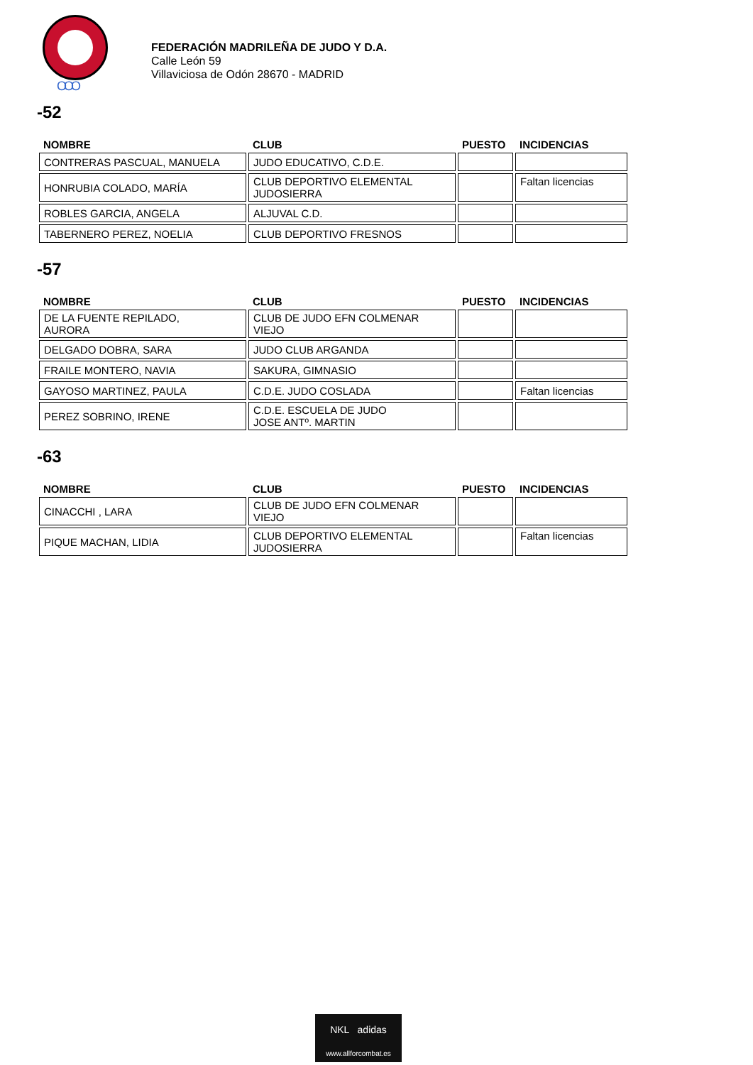OOO
FEDERACIÓN MADRILEÑA DE JUDO Y D.A.
Calle León 59
Villaviciosa de Odón 28670 - MADRID
-52
| NOMBRE | CLUB | PUESTO | INCIDENCIAS |
| --- | --- | --- | --- |
| CONTRERAS PASCUAL, MANUELA | JUDO EDUCATIVO, C.D.E. | | |
| HONRUBIA COLADO, MARÍA | CLUB DEPORTIVO ELEMENTAL JUDOSIERRA | | Faltan licencias |
| ROBLES GARCIA, ANGELA | ALJUVAL C.D. | | |
| TABERNERO PEREZ, NOELIA | CLUB DEPORTIVO FRESNOS | | |
-57
| NOMBRE | CLUB | PUESTO | INCIDENCIAS |
| --- | --- | --- | --- |
| DE LA FUENTE REPILADO, AURORA | CLUB DE JUDO EFN COLMENAR VIEJO | | |
| DELGADO DOBRA, SARA | JUDO CLUB ARGANDA | | |
| FRAILE MONTERO, NAVIA | SAKURA, GIMNASIO | | |
| GAYOSO MARTINEZ, PAULA | C.D.E. JUDO COSLADA | | Faltan licencias |
| PEREZ SOBRINO, IRENE | C.D.E. ESCUELA DE JUDO JOSE ANTº. MARTIN | | |
-63
| NOMBRE | CLUB | PUESTO | INCIDENCIAS |
| --- | --- | --- | --- |
| CINACCHI , LARA | CLUB DE JUDO EFN COLMENAR VIEJO | | |
| PIQUE MACHAN, LIDIA | CLUB DEPORTIVO ELEMENTAL JUDOSIERRA | | Faltan licencias |
NKL adidas
www.allforcombat.es